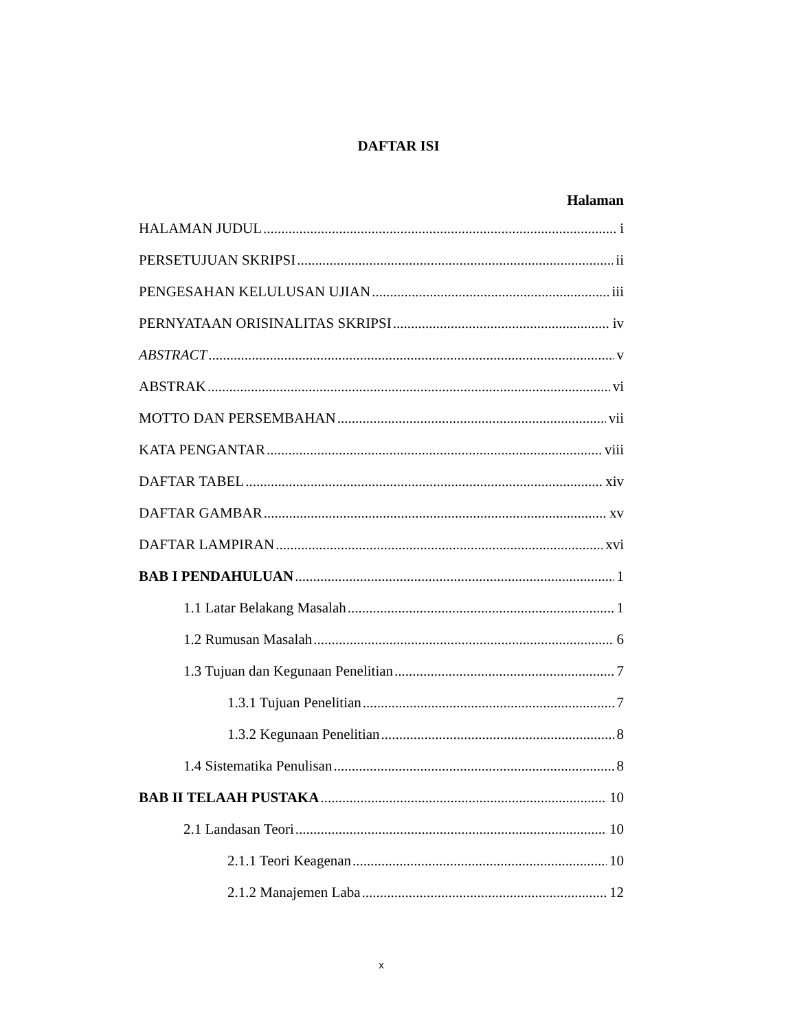DAFTAR ISI
Halaman
HALAMAN JUDUL i
PERSETUJUAN SKRIPSI ii
PENGESAHAN KELULUSAN UJIAN iii
PERNYATAAN ORISINALITAS SKRIPSI iv
ABSTRACT v
ABSTRAK vi
MOTTO DAN PERSEMBAHAN vii
KATA PENGANTAR viii
DAFTAR TABEL xiv
DAFTAR GAMBAR xv
DAFTAR LAMPIRAN xvi
BAB I PENDAHULUAN 1
1.1 Latar Belakang Masalah 1
1.2 Rumusan Masalah 6
1.3 Tujuan dan Kegunaan Penelitian 7
1.3.1 Tujuan Penelitian 7
1.3.2 Kegunaan Penelitian 8
1.4 Sistematika Penulisan 8
BAB II TELAAH PUSTAKA 10
2.1 Landasan Teori 10
2.1.1 Teori Keagenan 10
2.1.2 Manajemen Laba 12
x